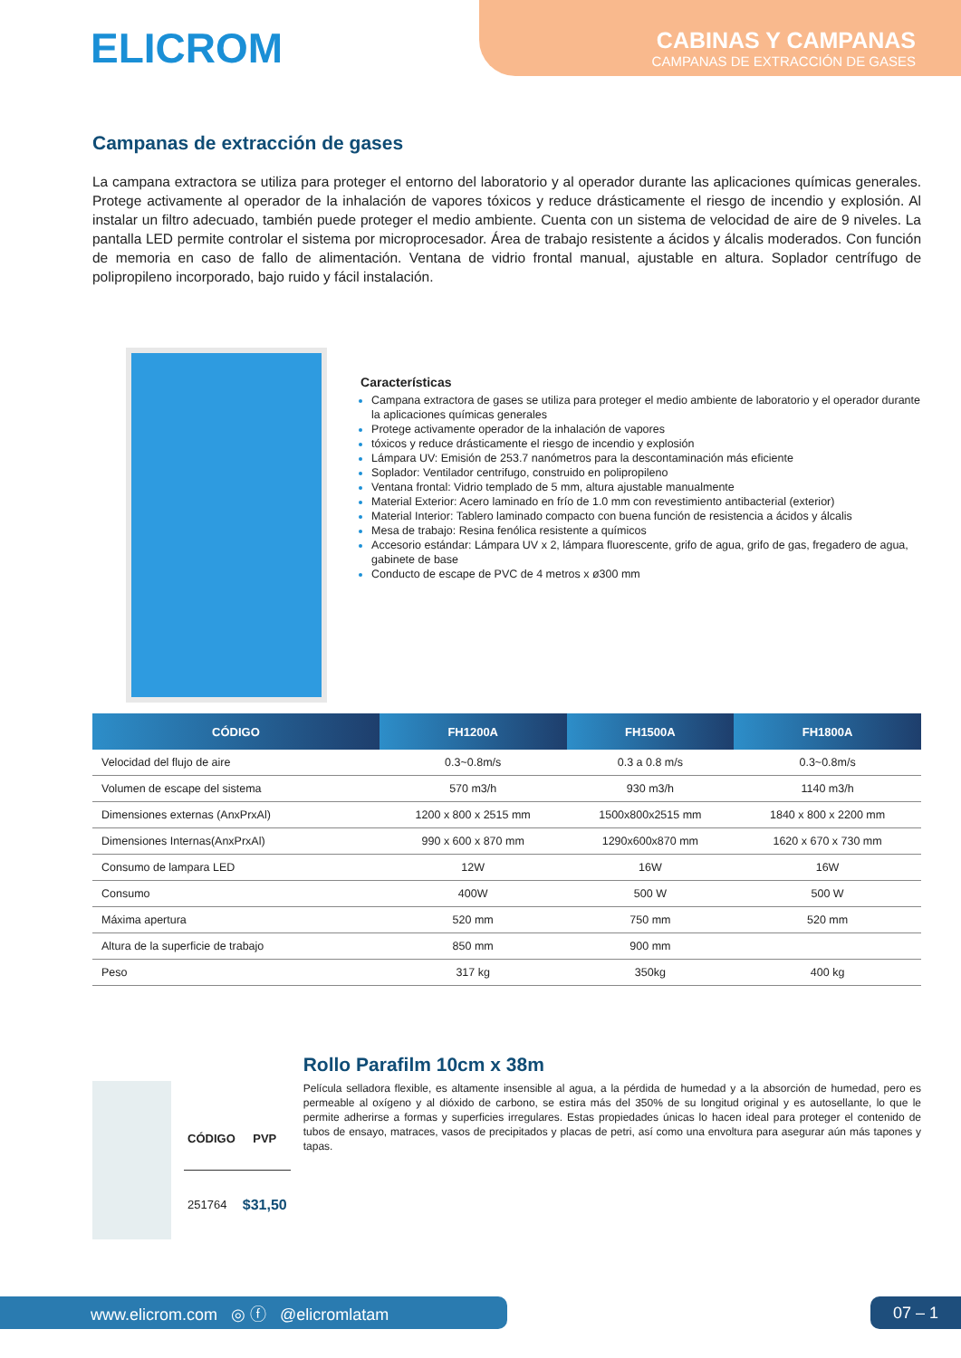ELICROM
CABINAS Y CAMPANAS
CAMPANAS DE EXTRACCIÓN DE GASES
Campanas de extracción de gases
La campana extractora se utiliza para proteger el entorno del laboratorio y al operador durante las aplicaciones químicas generales. Protege activamente al operador de la inhalación de vapores tóxicos y reduce drásticamente el riesgo de incendio y explosión. Al instalar un filtro adecuado, también puede proteger el medio ambiente. Cuenta con un sistema de velocidad de aire de 9 niveles. La pantalla LED permite controlar el sistema por microprocesador. Área de trabajo resistente a ácidos y álcalis moderados. Con función de memoria en caso de fallo de alimentación. Ventana de vidrio frontal manual, ajustable en altura. Soplador centrífugo de polipropileno incorporado, bajo ruido y fácil instalación.
Características
Campana extractora de gases se utiliza para proteger el medio ambiente de laboratorio y el operador durante la aplicaciones químicas generales
Protege activamente operador de la inhalación de vapores
tóxicos y reduce drásticamente el riesgo de incendio y explosión
Lámpara UV: Emisión de 253.7 nanómetros para la descontaminación más eficiente
Soplador: Ventilador centrifugo, construido en polipropileno
Ventana frontal: Vidrio templado de 5 mm, altura ajustable manualmente
Material Exterior: Acero laminado en frío de 1.0 mm con revestimiento antibacterial (exterior)
Material Interior: Tablero laminado compacto con buena función de resistencia a ácidos y álcalis
Mesa de trabajo: Resina fenólica resistente a químicos
Accesorio estándar: Lámpara UV x 2, lámpara fluorescente, grifo de agua, grifo de gas, fregadero de agua, gabinete de base
Conducto de escape de PVC de 4 metros x ø300 mm
| CÓDIGO | FH1200A | FH1500A | FH1800A |
| --- | --- | --- | --- |
| Velocidad del flujo de aire | 0.3~0.8m/s | 0.3 a 0.8 m/s | 0.3~0.8m/s |
| Volumen de escape del sistema | 570 m3/h | 930 m3/h | 1140 m3/h |
| Dimensiones externas (AnxPrxAl) | 1200 x 800 x 2515 mm | 1500x800x2515 mm | 1840 x 800 x 2200 mm |
| Dimensiones Internas(AnxPrxAl) | 990 x 600 x 870 mm | 1290x600x870 mm | 1620 x 670 x 730 mm |
| Consumo de lampara LED | 12W | 16W | 16W |
| Consumo | 400W | 500 W | 500 W |
| Máxima apertura | 520 mm | 750 mm | 520 mm |
| Altura de la superficie de trabajo | 850 mm | 900 mm | |
| Peso | 317 kg | 350kg | 400 kg |
| CÓDIGO | PVP |
| --- | --- |
| 251764 | $31,50 |
Rollo Parafilm 10cm x 38m
Película selladora flexible, es altamente insensible al agua, a la pérdida de humedad y a la absorción de humedad, pero es permeable al oxígeno y al dióxido de carbono, se estira más del 350% de su longitud original y es autosellante, lo que le permite adherirse a formas y superficies irregulares. Estas propiedades únicas lo hacen ideal para proteger el contenido de tubos de ensayo, matraces, vasos de precipitados y placas de petri, así como una envoltura para asegurar aún más tapones y tapas.
www.elicrom.com ◎ ⓕ @elicromlatam 07 – 1